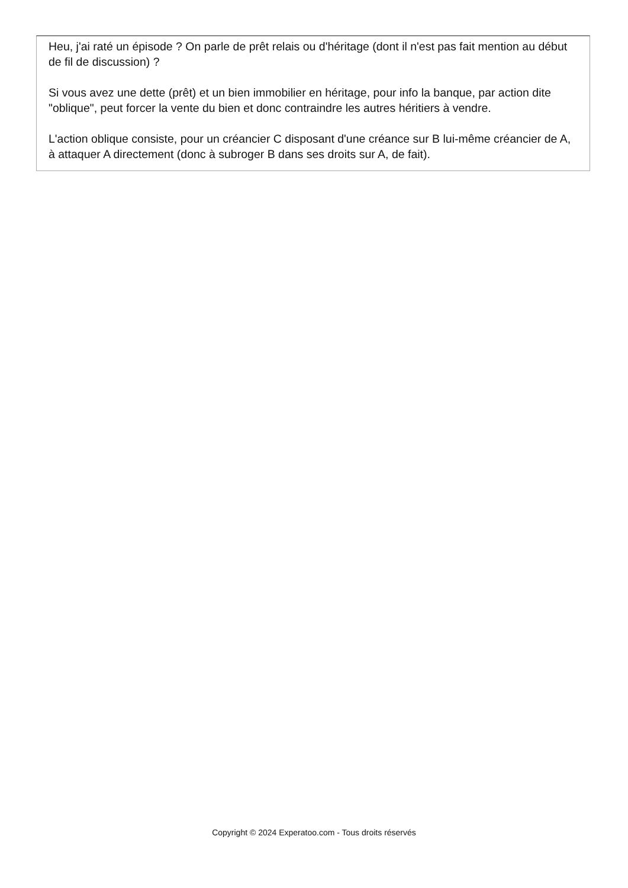Heu, j'ai raté un épisode ? On parle de prêt relais ou d'héritage (dont il n'est pas fait mention au début de fil de discussion) ?
Si vous avez une dette (prêt) et un bien immobilier en héritage, pour info la banque, par action dite "oblique", peut forcer la vente du bien et donc contraindre les autres héritiers à vendre.
L'action oblique consiste, pour un créancier C disposant d'une créance sur B lui-même créancier de A, à attaquer A directement (donc à subroger B dans ses droits sur A, de fait).
Copyright © 2024 Experatoo.com - Tous droits réservés